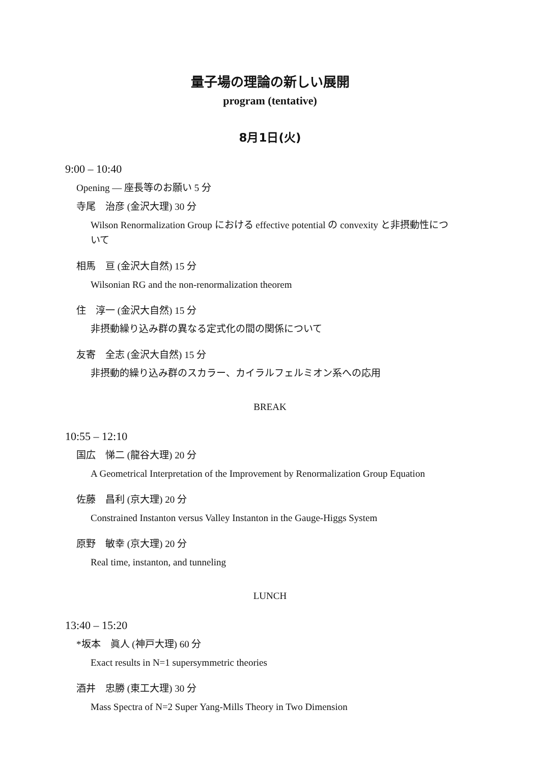量子場の理論の新しい展開
program (tentative)
8月1日(火)
9:00 – 10:40
Opening — 座長等のお願い 5 分
寺尾　治彦 (金沢大理) 30 分
Wilson Renormalization Group における effective potential の convexity と非摂動性について
相馬　亘 (金沢大自然) 15 分
Wilsonian RG and the non-renormalization theorem
住　淳一 (金沢大自然) 15 分
非摂動繰り込み群の異なる定式化の間の関係について
友寄　全志 (金沢大自然) 15 分
非摂動的繰り込み群のスカラー、カイラルフェルミオン系への応用
BREAK
10:55 – 12:10
国広　悌二 (龍谷大理) 20 分
A Geometrical Interpretation of the Improvement by Renormalization Group Equation
佐藤　昌利 (京大理) 20 分
Constrained Instanton versus Valley Instanton in the Gauge-Higgs System
原野　敏幸 (京大理) 20 分
Real time, instanton, and tunneling
LUNCH
13:40 – 15:20
*坂本　眞人 (神戸大理) 60 分
Exact results in N=1 supersymmetric theories
酒井　忠勝 (東工大理) 30 分
Mass Spectra of N=2 Super Yang-Mills Theory in Two Dimension